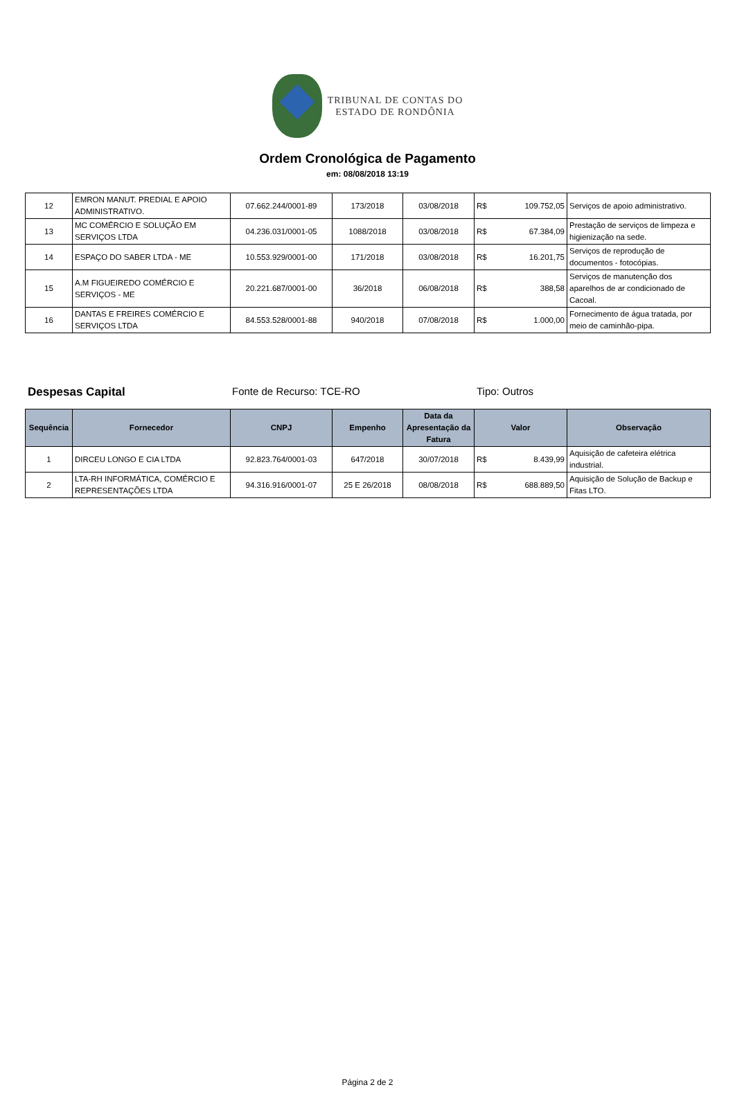TRIBUNAL DE CONTAS DO
ESTADO DE RONDÔNIA
Ordem Cronológica de Pagamento
em: 08/08/2018 13:19
| 12 | EMRON MANUT. PREDIAL E APOIO ADMINISTRATIVO. | 07.662.244/0001-89 | 173/2018 | 03/08/2018 | R$ | 109.752,05 | Serviços de apoio administrativo. |
| 13 | MC COMÉRCIO E SOLUÇÃO EM SERVIÇOS LTDA | 04.236.031/0001-05 | 1088/2018 | 03/08/2018 | R$ | 67.384,09 | Prestação de serviços de limpeza e higienização na sede. |
| 14 | ESPAÇO DO SABER LTDA - ME | 10.553.929/0001-00 | 171/2018 | 03/08/2018 | R$ | 16.201,75 | Serviços de reprodução de documentos - fotocópias. |
| 15 | A.M FIGUEIREDO COMÉRCIO E SERVIÇOS - ME | 20.221.687/0001-00 | 36/2018 | 06/08/2018 | R$ | 388,58 | Serviços de manutenção dos aparelhos de ar condicionado de Cacoal. |
| 16 | DANTAS E FREIRES COMÉRCIO E SERVIÇOS LTDA | 84.553.528/0001-88 | 940/2018 | 07/08/2018 | R$ | 1.000,00 | Fornecimento de água tratada, por meio de caminhão-pipa. |
Despesas Capital Fonte de Recurso: TCE-RO Tipo: Outros
| Sequência | Fornecedor | CNPJ | Empenho | Data da Apresentação da Fatura | Valor | | Observação |
| --- | --- | --- | --- | --- | --- | --- | --- |
| 1 | DIRCEU LONGO E CIA LTDA | 92.823.764/0001-03 | 647/2018 | 30/07/2018 | R$ | 8.439,99 | Aquisição de cafeteira elétrica industrial. |
| 2 | LTA-RH INFORMÁTICA, COMÉRCIO E REPRESENTAÇÕES LTDA | 94.316.916/0001-07 | 25 E 26/2018 | 08/08/2018 | R$ | 688.889,50 | Aquisição de Solução de Backup e Fitas LTO. |
Página 2 de 2